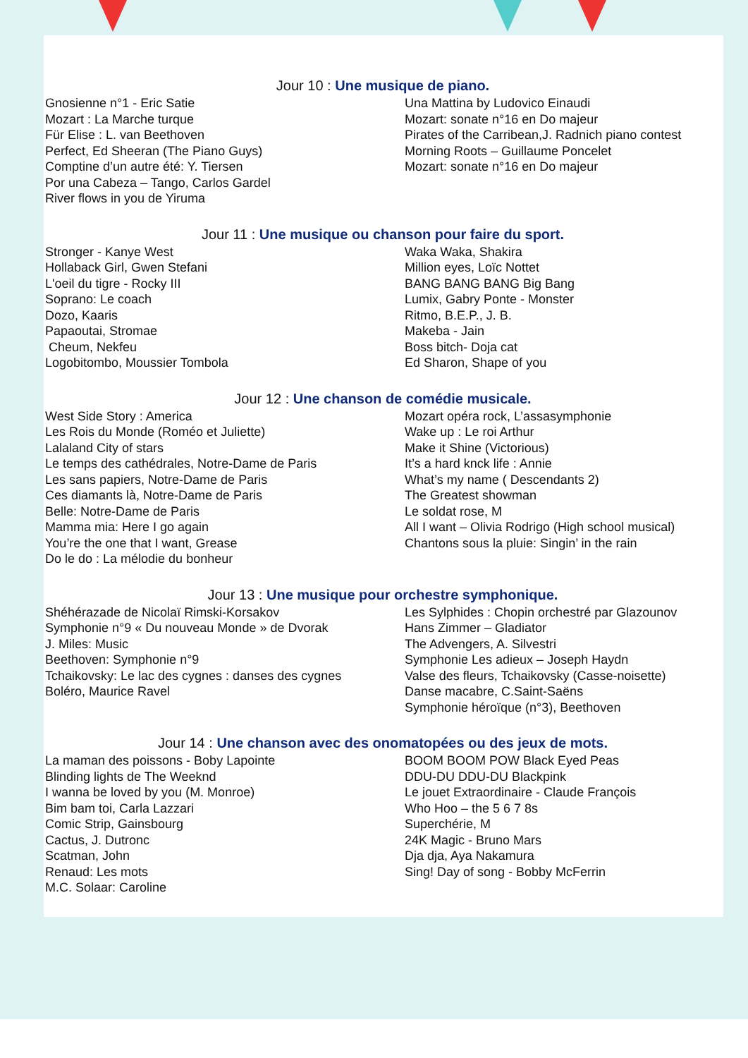Jour 10 : Une musique de piano.
Gnosienne n°1 - Eric Satie
Mozart : La Marche turque
Für Elise : L. van Beethoven
Perfect, Ed Sheeran (The Piano Guys)
Comptine d’un autre été: Y. Tiersen
Por una Cabeza – Tango, Carlos Gardel
River flows in you de Yiruma
Una Mattina by Ludovico Einaudi
Mozart: sonate n°16 en Do majeur
Pirates of the Carribean,J. Radnich piano contest
Morning Roots – Guillaume Poncelet
Mozart: sonate n°16 en Do majeur
Jour 11 : Une musique ou chanson pour faire du sport.
Stronger - Kanye West
Hollaback Girl, Gwen Stefani
L'oeil du tigre - Rocky III
Soprano: Le coach
Dozo, Kaaris
Papaoutai, Stromae
Cheum, Nekfeu
Logobitombo, Moussier Tombola
Waka Waka, Shakira
Million eyes, Loïc Nottet
BANG BANG BANG Big Bang
Lumix, Gabry Ponte - Monster
Ritmo, B.E.P., J. B.
Makeba - Jain
Boss bitch- Doja cat
Ed Sharon, Shape of you
Jour 12 : Une chanson de comédie musicale.
West Side Story : America
Les Rois du Monde (Roméo et Juliette)
Lalaland City of stars
Le temps des cathédrales, Notre-Dame de Paris
Les sans papiers, Notre-Dame de Paris
Ces diamants là, Notre-Dame de Paris
Belle: Notre-Dame de Paris
Mamma mia: Here I go again
You’re the one that I want, Grease
Do le do : La mélodie du bonheur
Mozart opéra rock, L’assasymphonie
Wake up : Le roi Arthur
Make it Shine (Victorious)
It’s a hard knck life : Annie
What’s my name ( Descendants 2)
The Greatest showman
Le soldat rose, M
All I want – Olivia Rodrigo (High school musical)
Chantons sous la pluie: Singin’ in the rain
Jour 13 : Une musique pour orchestre symphonique.
Shéhérazade de Nicolaï Rimski-Korsakov
Symphonie n°9 « Du nouveau Monde » de Dvorak
J. Miles: Music
Beethoven: Symphonie n°9
Tchaikovsky: Le lac des cygnes : danses des cygnes
Boléro, Maurice Ravel
Les Sylphides : Chopin orchestré par Glazounov
Hans Zimmer – Gladiator
The Advengers, A. Silvestri
Symphonie Les adieux – Joseph Haydn
Valse des fleurs, Tchaikovsky (Casse-noisette)
Danse macabre, C.Saint-Saëns
Symphonie héroïque (n°3), Beethoven
Jour 14 : Une chanson avec des onomatopées ou des jeux de mots.
La maman des poissons - Boby Lapointe
Blinding lights de The Weeknd
I wanna be loved by you (M. Monroe)
Bim bam toi, Carla Lazzari
Comic Strip, Gainsbourg
Cactus, J. Dutronc
Scatman, John
Renaud: Les mots
M.C. Solaar: Caroline
BOOM BOOM POW Black Eyed Peas
DDU-DU DDU-DU Blackpink
Le jouet Extraordinaire - Claude François
Who Hoo – the 5 6 7 8s
Superchérie, M
24K Magic - Bruno Mars
Dja dja, Aya Nakamura
Sing! Day of song - Bobby McFerrin